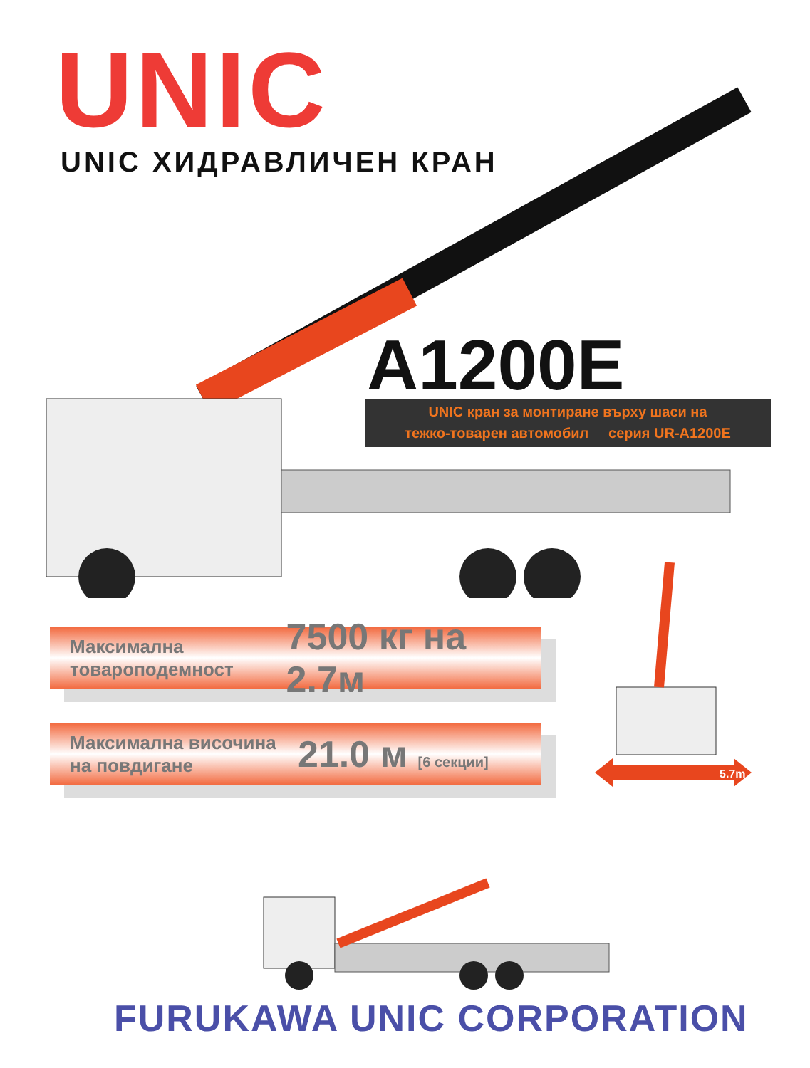UNIC
UNIC ХИДРАВЛИЧЕН КРАН
A1200E
UNIC кран за монтиране върху шаси на
тежко-товарен автомобил серия UR-A1200E
Максимална товароподемност
7500 кг на 2.7м
Максимална височина на повдигане
21.0 м [6 секции]
5.7m
FURUKAWA UNIC CORPORATION